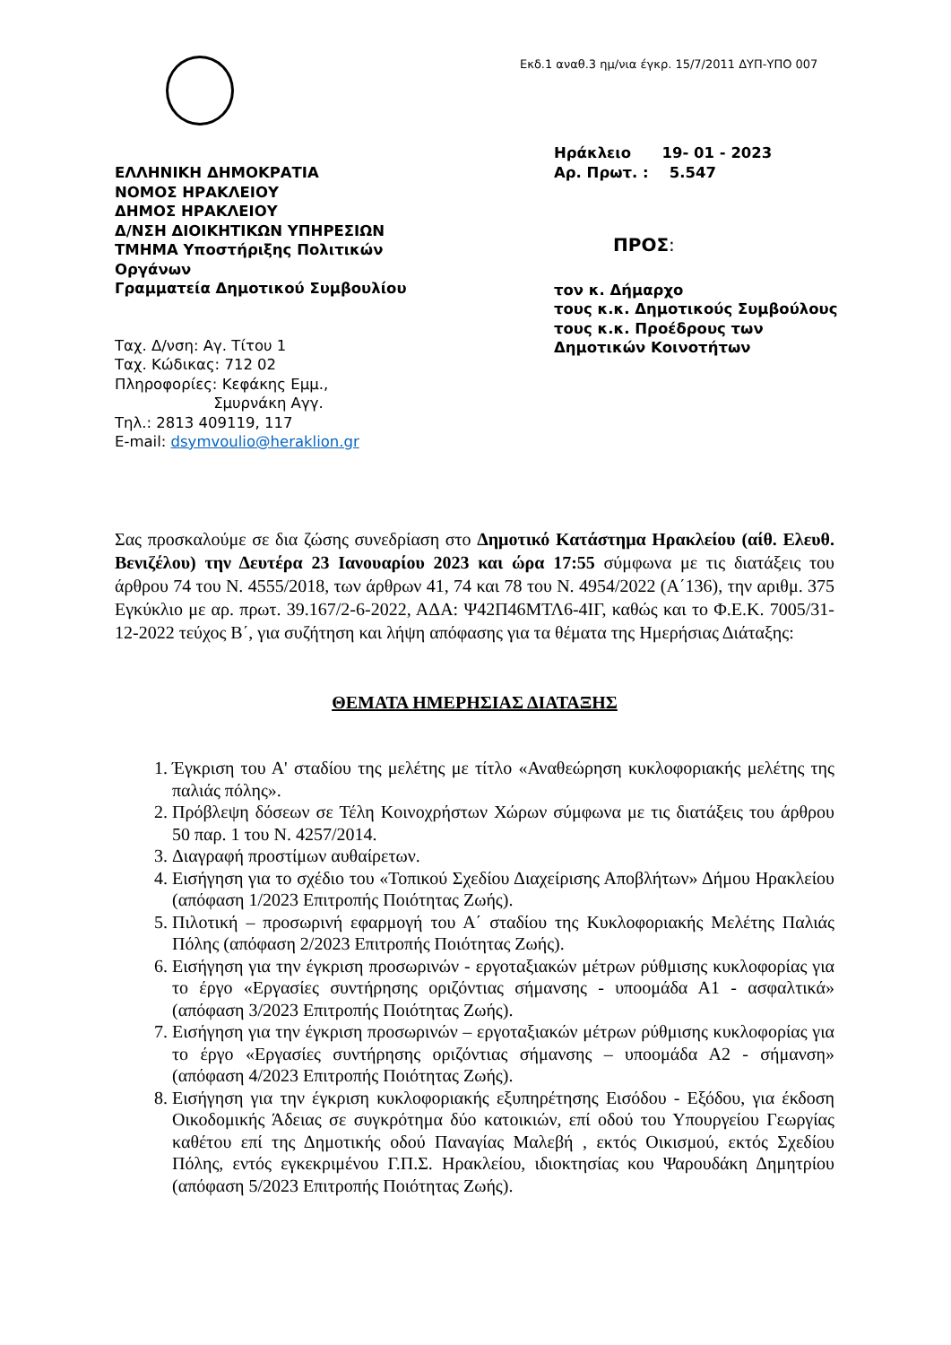Εκδ.1 αναθ.3 ημ/νια έγκρ. 15/7/2011 ΔΥΠ-ΥΠΟ 007
ΕΛΛΗΝΙΚΗ ΔΗΜΟΚΡΑΤΙΑ
ΝΟΜΟΣ ΗΡΑΚΛΕΙΟΥ
ΔΗΜΟΣ ΗΡΑΚΛΕΙΟΥ
Δ/ΝΣΗ ΔΙΟΙΚΗΤΙΚΩΝ ΥΠΗΡΕΣΙΩΝ
ΤΜΗΜΑ Υποστήριξης Πολιτικών Οργάνων
Γραμματεία Δημοτικού Συμβουλίου
Ταχ. Δ/νση: Αγ. Τίτου 1
Ταχ. Κώδικας: 712 02
Πληροφορίες: Κεφάκης Εμμ.,
Σμυρνάκη Αγγ.
Τηλ.: 2813 409119, 117
E-mail: dsymvoulio@heraklion.gr
Ηράκλειο 19- 01 - 2023
Αρ. Πρωτ. : 5.547
ΠΡΟΣ:
τον κ. Δήμαρχο
τους κ.κ. Δημοτικούς Συμβούλους
τους κ.κ. Προέδρους των Δημοτικών Κοινοτήτων
Σας προσκαλούμε σε δια ζώσης συνεδρίαση στο Δημοτικό Κατάστημα Ηρακλείου (αίθ. Ελευθ. Βενιζέλου) την Δευτέρα 23 Ιανουαρίου 2023 και ώρα 17:55 σύμφωνα με τις διατάξεις του άρθρου 74 του Ν. 4555/2018, των άρθρων 41, 74 και 78 του Ν. 4954/2022 (Α΄136), την αριθμ. 375 Εγκύκλιο με αρ. πρωτ. 39.167/2-6-2022, ΑΔΑ: Ψ42Π46ΜΤΛ6-4ΙΓ, καθώς και το Φ.Ε.Κ. 7005/31-12-2022 τεύχος Β΄, για συζήτηση και λήψη απόφασης για τα θέματα της Ημερήσιας Διάταξης:
ΘΕΜΑΤΑ ΗΜΕΡΗΣΙΑΣ ΔΙΑΤΑΞΗΣ
1. Έγκριση του Α' σταδίου της μελέτης με τίτλο «Αναθεώρηση κυκλοφοριακής μελέτης της παλιάς πόλης».
2. Πρόβλεψη δόσεων σε Τέλη Κοινοχρήστων Χώρων σύμφωνα με τις διατάξεις του άρθρου 50 παρ. 1 του Ν. 4257/2014.
3. Διαγραφή προστίμων αυθαίρετων.
4. Εισήγηση για το σχέδιο του «Τοπικού Σχεδίου Διαχείρισης Αποβλήτων» Δήμου Ηρακλείου (απόφαση 1/2023 Επιτροπής Ποιότητας Ζωής).
5. Πιλοτική – προσωρινή εφαρμογή του Α΄ σταδίου της Κυκλοφοριακής Μελέτης Παλιάς Πόλης (απόφαση 2/2023 Επιτροπής Ποιότητας Ζωής).
6. Εισήγηση για την έγκριση προσωρινών - εργοταξιακών μέτρων ρύθμισης κυκλοφορίας για το έργο «Εργασίες συντήρησης οριζόντιας σήμανσης - υποομάδα Α1 - ασφαλτικά» (απόφαση 3/2023 Επιτροπής Ποιότητας Ζωής).
7. Εισήγηση για την έγκριση προσωρινών – εργοταξιακών μέτρων ρύθμισης κυκλοφορίας για το έργο «Εργασίες συντήρησης οριζόντιας σήμανσης – υποομάδα Α2 - σήμανση» (απόφαση 4/2023 Επιτροπής Ποιότητας Ζωής).
8. Εισήγηση για την έγκριση κυκλοφοριακής εξυπηρέτησης Εισόδου - Εξόδου, για έκδοση Οικοδομικής Άδειας σε συγκρότημα δύο κατοικιών, επί οδού του Υπουργείου Γεωργίας καθέτου επί της Δημοτικής οδού Παναγίας Μαλεβή , εκτός Οικισμού, εκτός Σχεδίου Πόλης, εντός εγκεκριμένου Γ.Π.Σ. Ηρακλείου, ιδιοκτησίας κου Ψαρουδάκη Δημητρίου (απόφαση 5/2023 Επιτροπής Ποιότητας Ζωής).